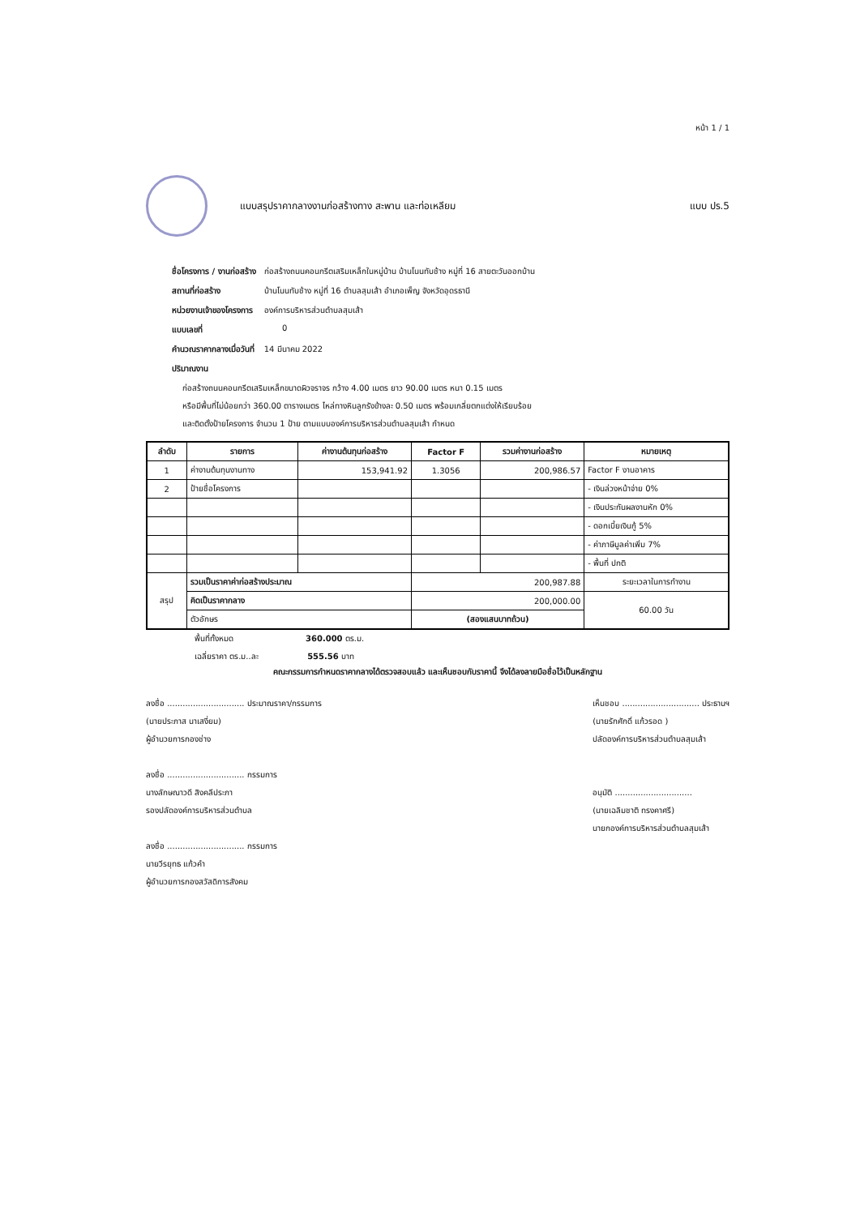หน้า 1 / 1
แบบสรุปราคากลางงานก่อสร้างทาง สะพาน และท่อเหลียม
แบบ ปร.5
| ชื่อโครงการ / งานก่อสร้าง | ก่อสร้างถนนคอนกรีตเสริมเหล็กในหมู่บ้าน บ้านโนนทับช้าง หมู่ที่ 16 สายตะวันออกบ้าน |
| สถานที่ก่อสร้าง | บ้านโนนทับช้าง หมู่ที่ 16 ตำบลสุมเส้า อำเภอเพ็ญ จังหวัดอุดรธานี |
| หน่วยงานเจ้าของโครงการ | องค์การบริหารส่วนตำบลสุมเส้า |
| แบบเลขที่ | 0 |
| คำนวณราคากลางเมื่อวันที่ | 14 มีนาคม 2022 |
| ปริมาณงาน | |
ก่อสร้างถนนคอนกรีตเสริมเหล็กขนาดผิวจราจร กว้าง 4.00 เมตร ยาว 90.00 เมตร หนา 0.15 เมตร
หรือมีพื้นที่ไม่น้อยกว่า 360.00 ตารางเมตร ไหล่ทางหินลูกรังข้างละ 0.50 เมตร พร้อมเกลี่ยตกแต่งให้เรียบร้อย
และติดตั้งป้ายโครงการ จำนวน 1 ป้าย ตามแบบองค์การบริหารส่วนตำบลสุมเส้า กำหนด
| ลำดับ | รายการ | ค่างานต้นทุนก่อสร้าง | Factor F | รวมค่างานก่อสร้าง | หมายเหตุ |
| --- | --- | --- | --- | --- | --- |
| 1 | ค่างานต้นทุนงานทาง | 153,941.92 | 1.3056 | 200,986.57 | Factor F งานอาคาร |
| 2 | ป้ายชื่อโครงการ | | | | - เงินล่วงหน้าจ่าย 0% |
| | | | | | - เงินประกันผลงานหัก 0% |
| | | | | | - ดอกเบี้ยเงินกู้ 5% |
| | | | | | - ค่าภาษีมูลค่าเพิ่ม 7% |
| | | | | | - พื้นที่ ปกติ |
| สรุป | รวมเป็นราคาค่าก่อสร้างประมาณ | | 200,987.88 | | ระยะเวลาในการทำงาน |
| | คิดเป็นราคากลาง | | 200,000.00 | | 60.00 วัน |
| | ตัวอักษร | | (สองแสนบาทถ้วน) | | |
พื้นที่ทั้งหมด 360.000 ตร.ม.
เฉลี่ยราคา ตร.ม..ละ 555.56 บาท
คณะกรรมการกำหนดราคากลางได้ตรวจสอบแล้ว และเห็นชอบกับราคานี้ จึงได้ลงลายมือชื่อไว้เป็นหลักฐาน
ลงชื่อ .............................. ประมาณราคา/กรรมการ
(นายประภาส นาเสงี่ยม)
ผู้อำนวยการกองช่าง
ลงชื่อ .............................. กรรมการ
นางลักษณาวดี สิงคลีประภา
รองปลัดองค์การบริหารส่วนตำบล
ลงชื่อ .............................. กรรมการ
นายวีรยุทธ แก้วคำ
ผู้อำนวยการกองสวัสดิการสังคม
เห็นชอบ .............................. ประธานฯ
(นายรักศักดิ์ แก้วรอด )
ปลัดองค์การบริหารส่วนตำบลสุมเส้า
อนุมัติ ..............................
(นายเฉลิมชาติ ทรงคาศรี)
นายกองค์การบริหารส่วนตำบลสุมเส้า